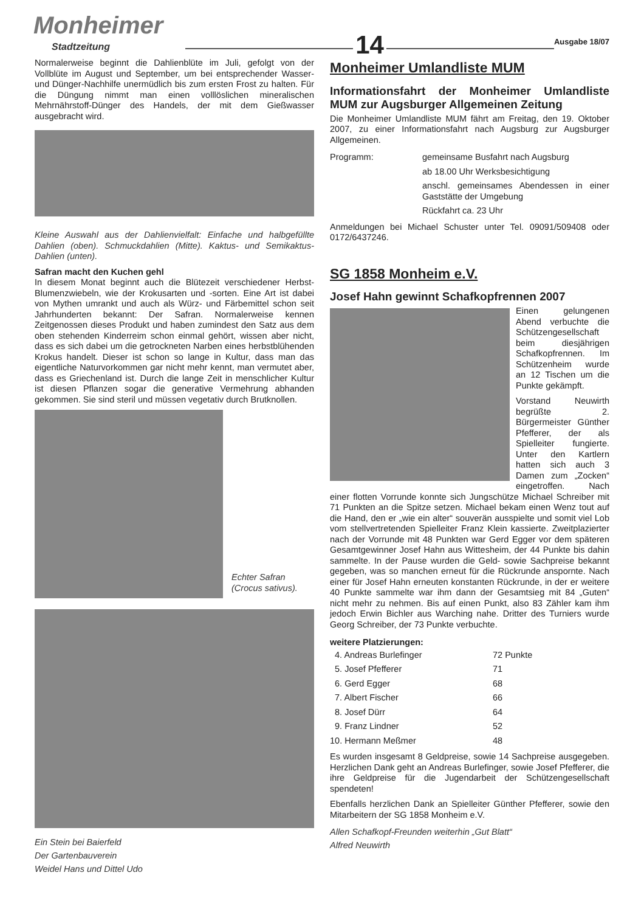Monheimer
Stadtzeitung
14
Ausgabe 18/07
Normalerweise beginnt die Dahlienblüte im Juli, gefolgt von der Vollblüte im August und September, um bei entsprechender Wasser- und Dünger-Nachhilfe unermüdlich bis zum ersten Frost zu halten. Für die Düngung nimmt man einen volllöslichen mineralischen Mehrnährstoff-Dünger des Handels, der mit dem Gießwasser ausgebracht wird.
Kleine Auswahl aus der Dahlienvielfalt: Einfache und halbgefüllte Dahlien (oben). Schmuckdahlien (Mitte). Kaktus- und Semikaktus-Dahlien (unten).
Safran macht den Kuchen gehl
In diesem Monat beginnt auch die Blütezeit verschiedener Herbst-Blumenzwiebeln, wie der Krokusarten und -sorten. Eine Art ist dabei von Mythen umrankt und auch als Würz- und Färbemittel schon seit Jahrhunderten bekannt: Der Safran. Normalerweise kennen Zeitgenossen dieses Produkt und haben zumindest den Satz aus dem oben stehenden Kinderreim schon einmal gehört, wissen aber nicht, dass es sich dabei um die getrockneten Narben eines herbstblühenden Krokus handelt. Dieser ist schon so lange in Kultur, dass man das eigentliche Naturvorkommen gar nicht mehr kennt, man vermutet aber, dass es Griechenland ist. Durch die lange Zeit in menschlicher Kultur ist diesen Pflanzen sogar die generative Vermehrung abhanden gekommen. Sie sind steril und müssen vegetativ durch Brutknollen.
Echter Safran
(Crocus sativus).
Ein Stein bei Baierfeld
Der Gartenbauverein
Weidel Hans und Dittel Udo
Monheimer Umlandliste MUM
Informationsfahrt der Monheimer Umlandliste MUM zur Augsburger Allgemeinen Zeitung
Die Monheimer Umlandliste MUM fährt am Freitag, den 19. Oktober 2007, zu einer Informationsfahrt nach Augsburg zur Augsburger Allgemeinen.
| Programm: | gemeinsame Busfahrt nach Augsburg |
| | ab 18.00 Uhr Werksbesichtigung |
| | anschl. gemeinsames Abendessen in einer Gaststätte der Umgebung |
| | Rückfahrt ca. 23 Uhr |
Anmeldungen bei Michael Schuster unter Tel. 09091/509408 oder 0172/6437246.
SG 1858 Monheim e.V.
Josef Hahn gewinnt Schafkopfrennen 2007
Einen gelungenen Abend verbuchte die Schützengesellschaft beim diesjährigen Schafkopfrennen. Im Schützenheim wurde an 12 Tischen um die Punkte gekämpft.
Vorstand Neuwirth begrüßte 2. Bürgermeister Günther Pfefferer, der als Spielleiter fungierte. Unter den Kartlern hatten sich auch 3 Damen zum „Zocken“ eingetroffen. Nach einer flotten Vorrunde konnte sich Jungschütze Michael Schreiber mit 71 Punkten an die Spitze setzen. Michael bekam einen Wenz tout auf die Hand, den er „wie ein alter“ souverän ausspielte und somit viel Lob vom stellvertretenden Spielleiter Franz Klein kassierte. Zweitplazierter nach der Vorrunde mit 48 Punkten war Gerd Egger vor dem späteren Gesamtgewinner Josef Hahn aus Wittesheim, der 44 Punkte bis dahin sammelte. In der Pause wurden die Geld- sowie Sachpreise bekannt gegeben, was so manchen erneut für die Rückrunde anspornte. Nach einer für Josef Hahn erneuten konstanten Rückrunde, in der er weitere 40 Punkte sammelte war ihm dann der Gesamtsieg mit 84 „Guten“ nicht mehr zu nehmen. Bis auf einen Punkt, also 83 Zähler kam ihm jedoch Erwin Bichler aus Warching nahe. Dritter des Turniers wurde Georg Schreiber, der 73 Punkte verbuchte.
weitere Platzierungen:
| 4. Andreas Burlefinger | 72 Punkte |
| 5. Josef Pfefferer | 71 |
| 6. Gerd Egger | 68 |
| 7. Albert Fischer | 66 |
| 8. Josef Dürr | 64 |
| 9. Franz Lindner | 52 |
| 10. Hermann Meßmer | 48 |
Es wurden insgesamt 8 Geldpreise, sowie 14 Sachpreise ausgegeben. Herzlichen Dank geht an Andreas Burlefinger, sowie Josef Pfefferer, die ihre Geldpreise für die Jugendarbeit der Schützengesellschaft spendeten!
Ebenfalls herzlichen Dank an Spielleiter Günther Pfefferer, sowie den Mitarbeitern der SG 1858 Monheim e.V.
Allen Schafkopf-Freunden weiterhin „Gut Blatt“
Alfred Neuwirth